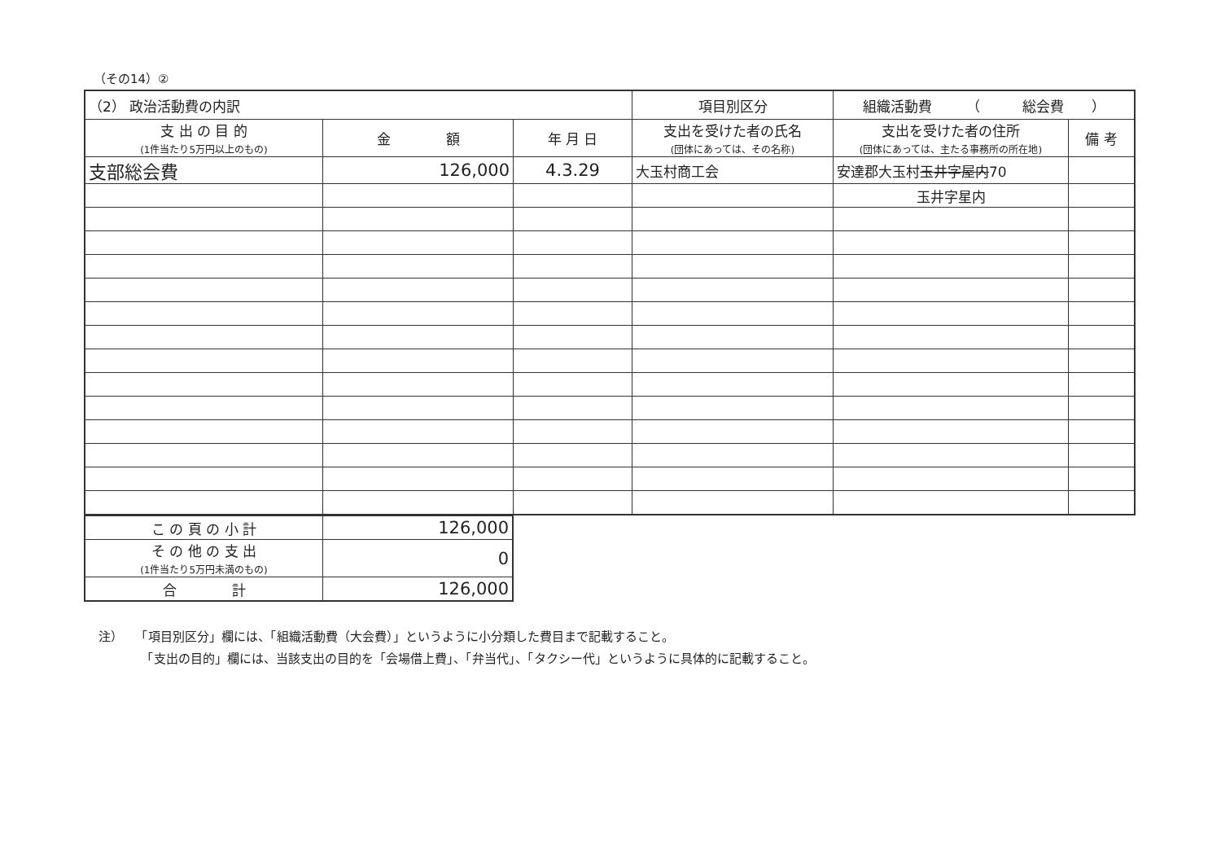（その14）②
| （2） 政治活動費の内訳 | | | 項目別区分 | 組織活動費 （ 総会費 ） | |
| 支 出 の 目 的 (1件当たり5万円以上のもの) | 金 額 | 年 月 日 | 支出を受けた者の氏名 (団体にあっては、その名称) | 支出を受けた者の住所 (団体にあっては、主たる事務所の所在地) | 備 考 |
| 支部総会費 | 126,000 | 4.3.29 | 大玉村商工会 | 安達郡大玉村 玉井字屋内 70 | |
| | | | | 玉井字星内 | |
| こ の 頁 の 小 計 | 126,000 |
| そ の 他 の 支 出 (1件当たり5万円未満のもの) | 0 |
| 合 計 | 126,000 |
注）　　「項目別区分」欄には、「組織活動費（大会費）」というように小分類した費目まで記載すること。
　　　　「支出の目的」欄には、当該支出の目的を「会場借上費」、「弁当代」、「タクシー代」というように具体的に記載すること。